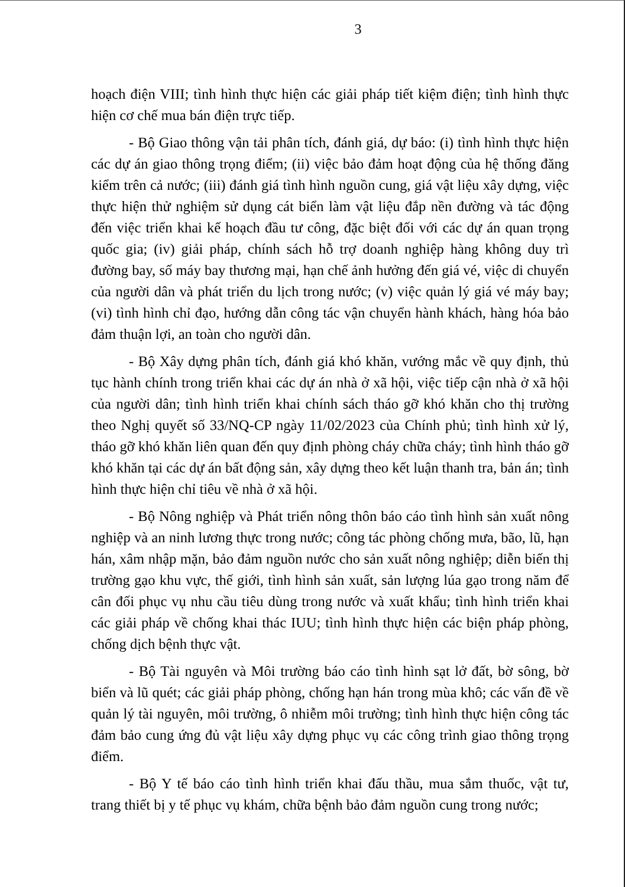3
hoạch điện VIII; tình hình thực hiện các giải pháp tiết kiệm điện; tình hình thực hiện cơ chế mua bán điện trực tiếp.
- Bộ Giao thông vận tải phân tích, đánh giá, dự báo: (i) tình hình thực hiện các dự án giao thông trọng điểm; (ii) việc bảo đảm hoạt động của hệ thống đăng kiểm trên cả nước; (iii) đánh giá tình hình nguồn cung, giá vật liệu xây dựng, việc thực hiện thử nghiệm sử dụng cát biển làm vật liệu đắp nền đường và tác động đến việc triển khai kế hoạch đầu tư công, đặc biệt đối với các dự án quan trọng quốc gia; (iv) giải pháp, chính sách hỗ trợ doanh nghiệp hàng không duy trì đường bay, số máy bay thương mại, hạn chế ảnh hưởng đến giá vé, việc di chuyển của người dân và phát triển du lịch trong nước; (v) việc quản lý giá vé máy bay; (vi) tình hình chỉ đạo, hướng dẫn công tác vận chuyển hành khách, hàng hóa bảo đảm thuận lợi, an toàn cho người dân.
- Bộ Xây dựng phân tích, đánh giá khó khăn, vướng mắc về quy định, thủ tục hành chính trong triển khai các dự án nhà ở xã hội, việc tiếp cận nhà ở xã hội của người dân; tình hình triển khai chính sách tháo gỡ khó khăn cho thị trường theo Nghị quyết số 33/NQ-CP ngày 11/02/2023 của Chính phủ; tình hình xử lý, tháo gỡ khó khăn liên quan đến quy định phòng cháy chữa cháy; tình hình tháo gỡ khó khăn tại các dự án bất động sản, xây dựng theo kết luận thanh tra, bản án; tình hình thực hiện chỉ tiêu về nhà ở xã hội.
- Bộ Nông nghiệp và Phát triển nông thôn báo cáo tình hình sản xuất nông nghiệp và an ninh lương thực trong nước; công tác phòng chống mưa, bão, lũ, hạn hán, xâm nhập mặn, bảo đảm nguồn nước cho sản xuất nông nghiệp; diễn biến thị trường gạo khu vực, thế giới, tình hình sản xuất, sản lượng lúa gạo trong năm để cân đối phục vụ nhu cầu tiêu dùng trong nước và xuất khẩu; tình hình triển khai các giải pháp về chống khai thác IUU; tình hình thực hiện các biện pháp phòng, chống dịch bệnh thực vật.
- Bộ Tài nguyên và Môi trường báo cáo tình hình sạt lở đất, bờ sông, bờ biển và lũ quét; các giải pháp phòng, chống hạn hán trong mùa khô; các vấn đề về quản lý tài nguyên, môi trường, ô nhiễm môi trường; tình hình thực hiện công tác đảm bảo cung ứng đủ vật liệu xây dựng phục vụ các công trình giao thông trọng điểm.
- Bộ Y tế báo cáo tình hình triển khai đấu thầu, mua sắm thuốc, vật tư, trang thiết bị y tế phục vụ khám, chữa bệnh bảo đảm nguồn cung trong nước;